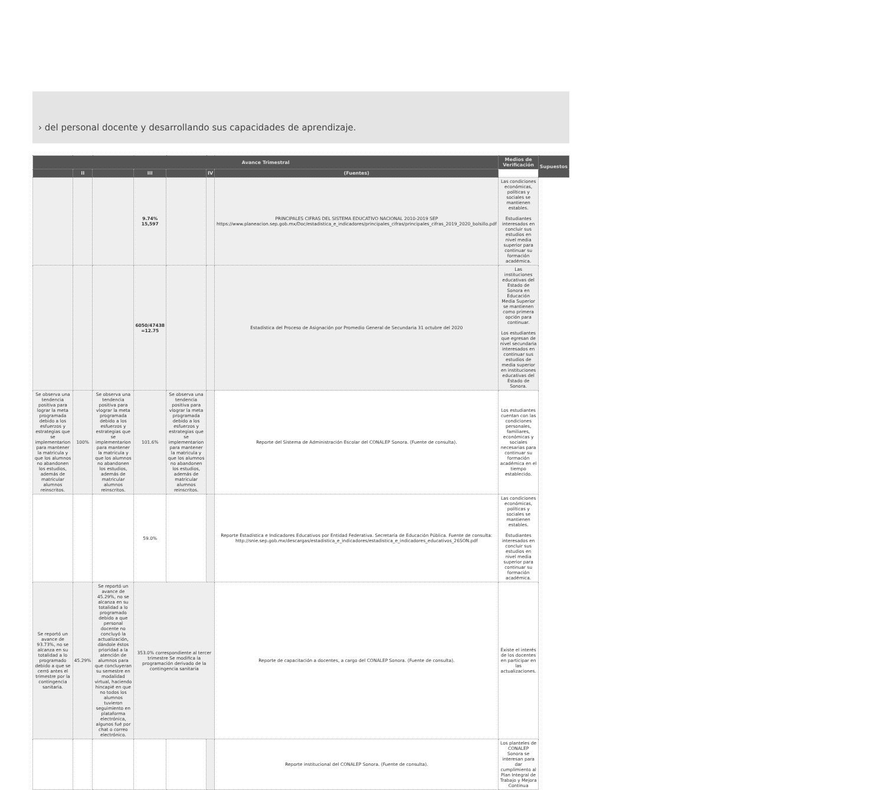› del personal docente y desarrollando sus capacidades de aprendizaje.
| Avance Trimestral | | | | | | | Medios de Verificación | Supuestos |
| --- | --- | --- | --- | --- | --- | --- | --- | --- |
| | II | | III | | IV | (Fuentes) | | |
| | | | 9.74% 15,597 | | | PRINCIPALES CIFRAS DEL SISTEMA EDUCATIVO NACIONAL 2010-2019 SEP https://www.planeacion.sep.gob.mx/Doc/estadistica_e_indicadores/principales_cifras/principales_cifras_2019_2020_bolsillo.pdf | Las condiciones económicas, políticas y sociales se mantienen estables. Estudiantes interesados en concluir sus estudios en nivel media superior para continuar su formación académica. | |
| | | | 6050/47438 =12.75 | | | Estadística del Proceso de Asignación por Promedio General de Secundaria 31 octubre del 2020 | Las instituciones educativas del Estado de Sonora en Educación Media Superior se mantienen como primera opción para continuar. Los estudiantes que egresan de nivel secundaria interesados en continuar sus estudios de media superior en instituciones educativas del Estado de Sonora. | |
| Se observa una tendencia positiva para lograr la meta programada debido a los esfuerzos y estrategias que se implementarion para mantener la matricula y que los alumnos no abandonen los estudios, además de matricular alumnos reinscritos. | 100% | Se observa una tendencia positiva para vlograr la meta programada debido a los esfuerzos y estrategias que se implementarion para mantener la matricula y que los alumnos no abandonen los estudios, además de matricular alumnos reinscritos. | 101.6% | Se observa una tendencia positiva para vlograr la meta programada debido a los esfuerzos y estrategias que se implementarion para mantener la matricula y que los alumnos no abandonen los estudios, además de matricular alumnos reinscritos. | | Reporte del Sistema de Administración Escolar del CONALEP Sonora. (Fuente de consulta). | Los estudiantes cuentan con las condiciones personales, familiares, económicas y sociales necesarias para continuar su formación académica en el tiempo establecido. | |
| | | | 59.0% | | | Reporte Estadística e Indicadores Educativos por Entidad Federativa. Secretaría de Educación Pública. Fuente de consulta: http://snie.sep.gob.mx/descargas/estadistica_e_indicadores/estadistica_e_indicadores_educativos_26SON.pdf | Las condiciones económicas, políticas y sociales se mantienen estables. Estudiantes interesados en concluir sus estudios en nivel media superior para continuar su formación académica. | |
| Se reportó un avance de 93.73%, no se alcanza en su totalidad a lo programado debido a que se cerró antes el trimestre por la contingencia sanitaria. | 45.29% | Se reportó un avance de 45.29%, no se alcanza en su totalidad a lo programado debido a que personal docente no concluyó la actualización, dándole éstos prioridad a la atención de alumnos para que concluyeran su semestre en modalidad virtual, haciendo hincapié en que no todos los alumnos tuvieron seguimiento en plataforma electrónica, algunos fué por chat o correo electrónico. | 353.0% correspondiente al tercer trimestre Se modifica la programación derivado de la contingencia sanitaria | | | Reporte de capacitación a docentes, a cargo del CONALEP Sonora. (Fuente de consulta). | Existe el interés de los docentes en participar en las actualizaciones. | |
| | | | | | | Reporte institucional del CONALEP Sonora. (Fuente de consulta). | Los planteles de CONALEP Sonora se interesan para dar cumplimiento al Plan Integral de Trabajo y Mejora Continua | |